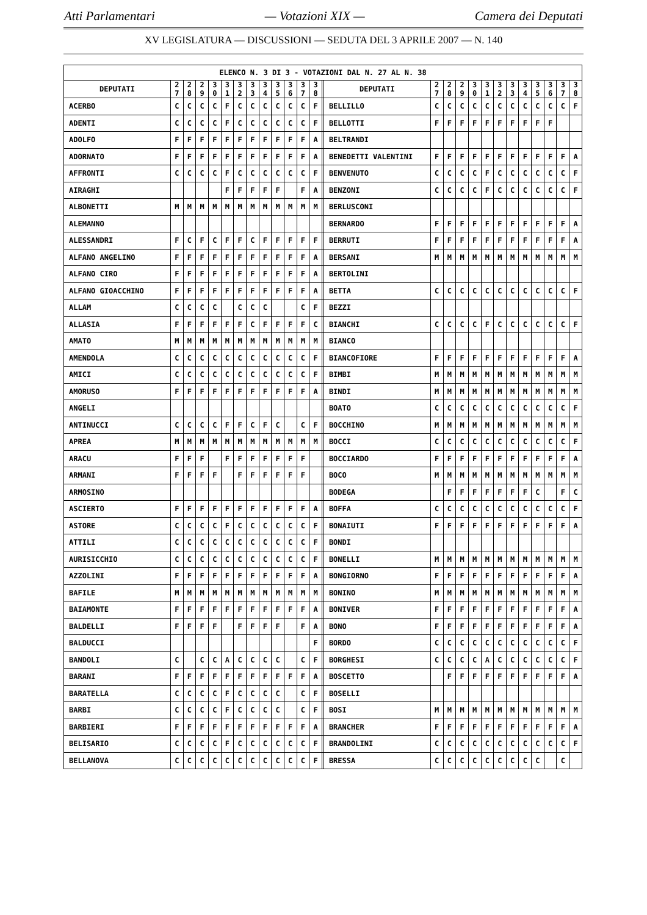Atti Parlamentari — Votazioni XIX — Camera dei Deputati
XV LEGISLATURA — DISCUSSIONI — SEDUTA DEL 3 APRILE 2007 — N. 140
| ELENCO N. 3 DI 3 - VOTAZIONI DAL N. 27 AL N. 38 | | | | | | | | | | | | | | | | | | | | | | | | | | |
| --- | --- | --- | --- | --- | --- | --- | --- | --- | --- | --- | --- | --- | --- | --- | --- | --- | --- | --- | --- | --- | --- | --- | --- | --- | --- | --- |
| DEPUTATI | 2 7 | 2 8 | 2 9 | 3 0 | 3 1 | 3 2 | 3 3 | 3 4 | 3 5 | 3 6 | 3 7 | 3 8 | | DEPUTATI | 2 7 | 2 8 | 2 9 | 3 0 | 3 1 | 3 2 | 3 3 | 3 4 | 3 5 | 3 6 | 3 7 | 3 8 |
| ACERBO | C | C | C | C | F | C | C | C | C | C | C | F | | BELLILLO | C | C | C | C | C | C | C | C | C | C | C | F |
| ADENTI | C | C | C | C | F | C | C | C | C | C | C | F | | BELLOTTI | F | F | F | F | F | F | F | F | F | F | | |
| ADOLFO | F | F | F | F | F | F | F | F | F | F | F | A | | BELTRANDI | | | | | | | | | | | | |
| ADORNATO | F | F | F | F | F | F | F | F | F | F | F | A | | BENEDETTI VALENTINI | F | F | F | F | F | F | F | F | F | F | F | A |
| AFFRONTI | C | C | C | C | F | C | C | C | C | C | C | F | | BENVENUTO | C | C | C | C | F | C | C | C | C | C | C | F |
| AIRAGHI | | | | | F | F | F | F | F | | F | A | | BENZONI | C | C | C | C | F | C | C | C | C | C | C | F |
| ALBONETTI | M | M | M | M | M | M | M | M | M | M | M | M | | BERLUSCONI | | | | | | | | | | | | |
| ALEMANNO | | | | | | | | | | | | | | BERNARDO | F | F | F | F | F | F | F | F | F | F | F | A |
| ALESSANDRI | F | C | F | C | F | F | C | F | F | F | F | F | | BERRUTI | F | F | F | F | F | F | F | F | F | F | F | A |
| ALFANO ANGELINO | F | F | F | F | F | F | F | F | F | F | F | A | | BERSANI | M | M | M | M | M | M | M | M | M | M | M | M |
| ALFANO CIRO | F | F | F | F | F | F | F | F | F | F | F | A | | BERTOLINI | | | | | | | | | | | | |
| ALFANO GIOACCHINO | F | F | F | F | F | F | F | F | F | F | F | A | | BETTA | C | C | C | C | C | C | C | C | C | C | C | F |
| ALLAM | C | C | C | C | | C | C | C | | | C | F | | BEZZI | | | | | | | | | | | | |
| ALLASIA | F | F | F | F | F | F | C | F | F | F | F | C | | BIANCHI | C | C | C | C | F | C | C | C | C | C | C | F |
| AMATO | M | M | M | M | M | M | M | M | M | M | M | M | | BIANCO | | | | | | | | | | | | |
| AMENDOLA | C | C | C | C | C | C | C | C | C | C | C | F | | BIANCOFIORE | F | F | F | F | F | F | F | F | F | F | F | A |
| AMICI | C | C | C | C | C | C | C | C | C | C | C | F | | BIMBI | M | M | M | M | M | M | M | M | M | M | M | M |
| AMORUSO | F | F | F | F | F | F | F | F | F | F | F | A | | BINDI | M | M | M | M | M | M | M | M | M | M | M | M |
| ANGELI | | | | | | | | | | | | | | BOATO | C | C | C | C | C | C | C | C | C | C | C | F |
| ANTINUCCI | C | C | C | C | F | F | C | F | C | | C | F | | BOCCHINO | M | M | M | M | M | M | M | M | M | M | M | M |
| APREA | M | M | M | M | M | M | M | M | M | M | M | M | | BOCCI | C | C | C | C | C | C | C | C | C | C | C | F |
| ARACU | F | F | F | | F | F | F | F | F | F | F | | | BOCCIARDO | F | F | F | F | F | F | F | F | F | F | F | A |
| ARMANI | F | F | F | F | | F | F | F | F | F | F | | | BOCO | M | M | M | M | M | M | M | M | M | M | M | M |
| ARMOSINO | | | | | | | | | | | | | | BODEGA | | F | F | F | F | F | F | F | C | | F | C |
| ASCIERTO | F | F | F | F | F | F | F | F | F | F | F | A | | BOFFA | C | C | C | C | C | C | C | C | C | C | C | F |
| ASTORE | C | C | C | C | F | C | C | C | C | C | C | F | | BONAIUTI | F | F | F | F | F | F | F | F | F | F | F | A |
| ATTILI | C | C | C | C | C | C | C | C | C | C | C | F | | BONDI | | | | | | | | | | | | |
| AURISICCHIO | C | C | C | C | C | C | C | C | C | C | C | F | | BONELLI | M | M | M | M | M | M | M | M | M | M | M | M |
| AZZOLINI | F | F | F | F | F | F | F | F | F | F | F | A | | BONGIORNO | F | F | F | F | F | F | F | F | F | F | F | A |
| BAFILE | M | M | M | M | M | M | M | M | M | M | M | M | | BONINO | M | M | M | M | M | M | M | M | M | M | M | M |
| BAIAMONTE | F | F | F | F | F | F | F | F | F | F | F | A | | BONIVER | F | F | F | F | F | F | F | F | F | F | F | A |
| BALDELLI | F | F | F | F | | F | F | F | F | | F | A | | BONO | F | F | F | F | F | F | F | F | F | F | F | A |
| BALDUCCI | | | | | | | | | | | | F | | BORDO | C | C | C | C | C | C | C | C | C | C | C | F |
| BANDOLI | C | | C | C | A | C | C | C | C | | C | F | | BORGHESI | C | C | C | C | A | C | C | C | C | C | C | F |
| BARANI | F | F | F | F | F | F | F | F | F | F | F | A | | BOSCETTO | | F | F | F | F | F | F | F | F | F | F | A |
| BARATELLA | C | C | C | C | F | C | C | C | C | | C | F | | BOSELLI | | | | | | | | | | | | |
| BARBI | C | C | C | C | F | C | C | C | C | | C | F | | BOSI | M | M | M | M | M | M | M | M | M | M | M | M |
| BARBIERI | F | F | F | F | F | F | F | F | F | F | F | A | | BRANCHER | F | F | F | F | F | F | F | F | F | F | F | A |
| BELISARIO | C | C | C | C | F | C | C | C | C | C | C | F | | BRANDOLINI | C | C | C | C | C | C | C | C | C | C | C | F |
| BELLANOVA | C | C | C | C | C | C | C | C | C | C | C | F | | BRESSA | C | C | C | C | C | C | C | C | C | | C | |